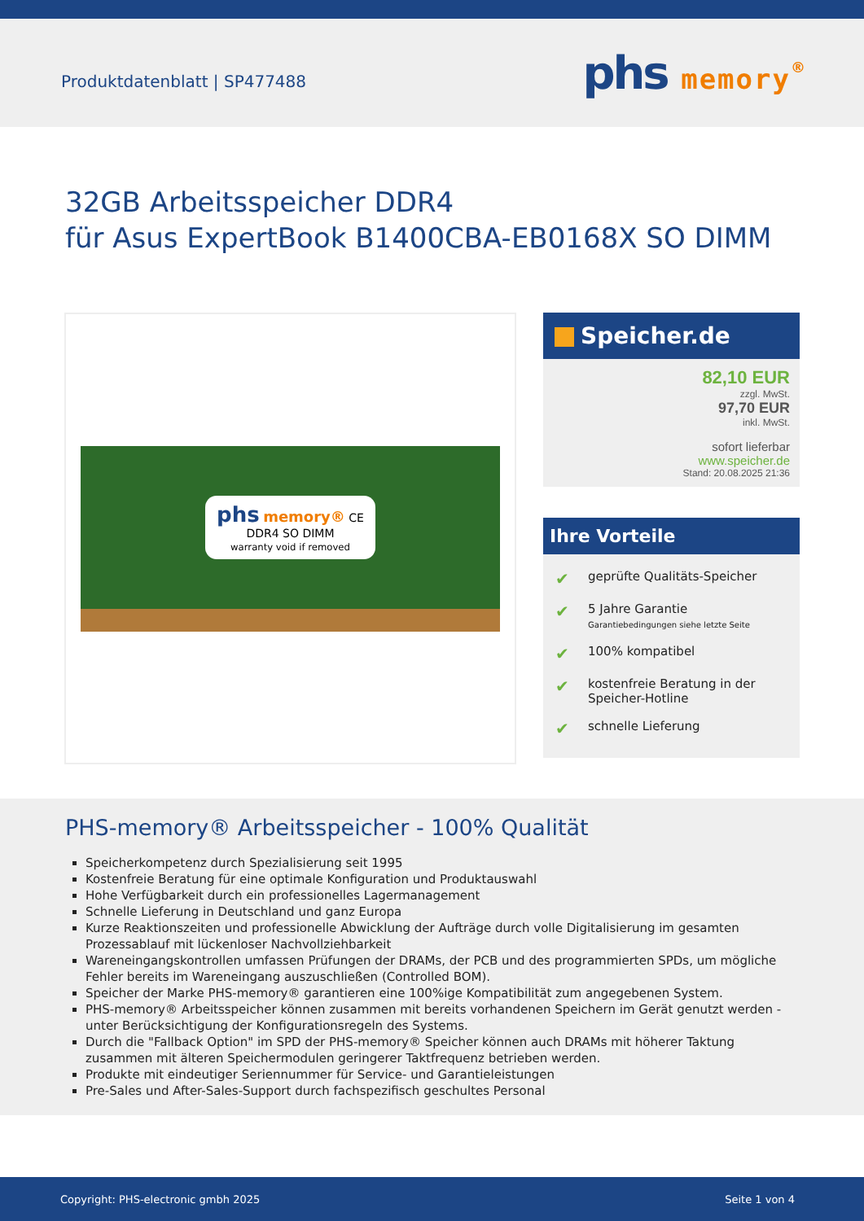Produktdatenblatt | SP477488
phs memory<sup>®</sup>
32GB Arbeitsspeicher DDR4
für Asus ExpertBook B1400CBA-EB0168X SO DIMM
phs memory® CE
DDR4 SO DIMM
warranty void if removed
Speicher.de
82,10 EUR
zzgl. MwSt.
97,70 EUR
inkl. MwSt.
sofort lieferbar
www.speicher.de
Stand: 20.08.2025 21:36
Ihre Vorteile
✔ geprüfte Qualitäts-Speicher
✔ 5 Jahre Garantie
Garantiebedingungen siehe letzte Seite
✔ 100% kompatibel
✔ kostenfreie Beratung in der
Speicher-Hotline
✔ schnelle Lieferung
PHS-memory® Arbeitsspeicher - 100% Qualität
Speicherkompetenz durch Spezialisierung seit 1995
Kostenfreie Beratung für eine optimale Konfiguration und Produktauswahl
Hohe Verfügbarkeit durch ein professionelles Lagermanagement
Schnelle Lieferung in Deutschland und ganz Europa
Kurze Reaktionszeiten und professionelle Abwicklung der Aufträge durch volle Digitalisierung im gesamten Prozessablauf mit lückenloser Nachvollziehbarkeit
Wareneingangskontrollen umfassen Prüfungen der DRAMs, der PCB und des programmierten SPDs, um mögliche Fehler bereits im Wareneingang auszuschließen (Controlled BOM).
Speicher der Marke PHS-memory® garantieren eine 100%ige Kompatibilität zum angegebenen System.
PHS-memory® Arbeitsspeicher können zusammen mit bereits vorhandenen Speichern im Gerät genutzt werden - unter Berücksichtigung der Konfigurationsregeln des Systems.
Durch die "Fallback Option" im SPD der PHS-memory® Speicher können auch DRAMs mit höherer Taktung zusammen mit älteren Speichermodulen geringerer Taktfrequenz betrieben werden.
Produkte mit eindeutiger Seriennummer für Service- und Garantieleistungen
Pre-Sales und After-Sales-Support durch fachspezifisch geschultes Personal
Copyright: PHS-electronic gmbh 2025 Seite 1 von 4